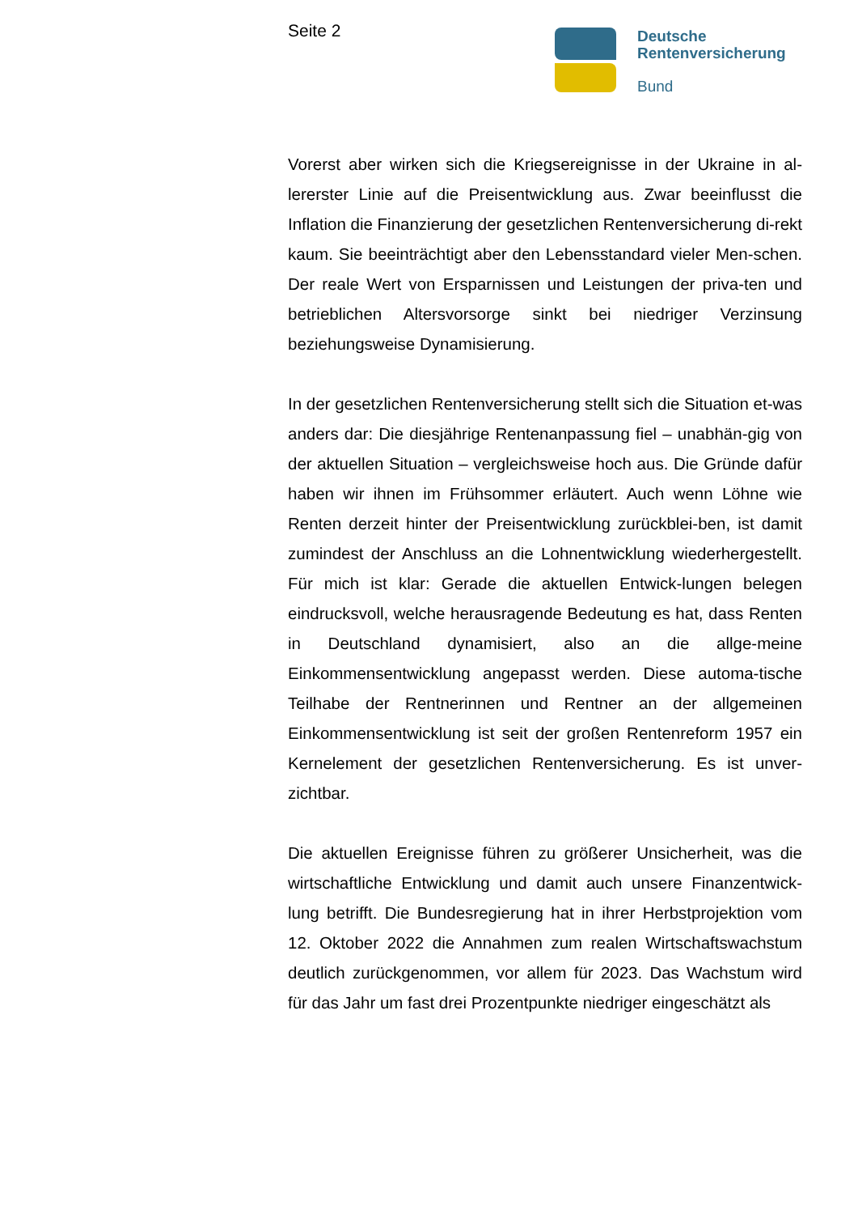Seite 2
Deutsche
Rentenversicherung
Bund
Vorerst aber wirken sich die Kriegsereignisse in der Ukraine in al-lererster Linie auf die Preisentwicklung aus. Zwar beeinflusst die Inflation die Finanzierung der gesetzlichen Rentenversicherung di-rekt kaum. Sie beeinträchtigt aber den Lebensstandard vieler Men-schen. Der reale Wert von Ersparnissen und Leistungen der priva-ten und betrieblichen Altersvorsorge sinkt bei niedriger Verzinsung beziehungsweise Dynamisierung.
In der gesetzlichen Rentenversicherung stellt sich die Situation et-was anders dar: Die diesjährige Rentenanpassung fiel – unabhän-gig von der aktuellen Situation – vergleichsweise hoch aus. Die Gründe dafür haben wir ihnen im Frühsommer erläutert. Auch wenn Löhne wie Renten derzeit hinter der Preisentwicklung zurückblei-ben, ist damit zumindest der Anschluss an die Lohnentwicklung wiederhergestellt. Für mich ist klar: Gerade die aktuellen Entwick-lungen belegen eindrucksvoll, welche herausragende Bedeutung es hat, dass Renten in Deutschland dynamisiert, also an die allge-meine Einkommensentwicklung angepasst werden. Diese automa-tische Teilhabe der Rentnerinnen und Rentner an der allgemeinen Einkommensentwicklung ist seit der großen Rentenreform 1957 ein Kernelement der gesetzlichen Rentenversicherung. Es ist unver-zichtbar.
Die aktuellen Ereignisse führen zu größerer Unsicherheit, was die wirtschaftliche Entwicklung und damit auch unsere Finanzentwick-lung betrifft. Die Bundesregierung hat in ihrer Herbstprojektion vom 12. Oktober 2022 die Annahmen zum realen Wirtschaftswachstum deutlich zurückgenommen, vor allem für 2023. Das Wachstum wird für das Jahr um fast drei Prozentpunkte niedriger eingeschätzt als